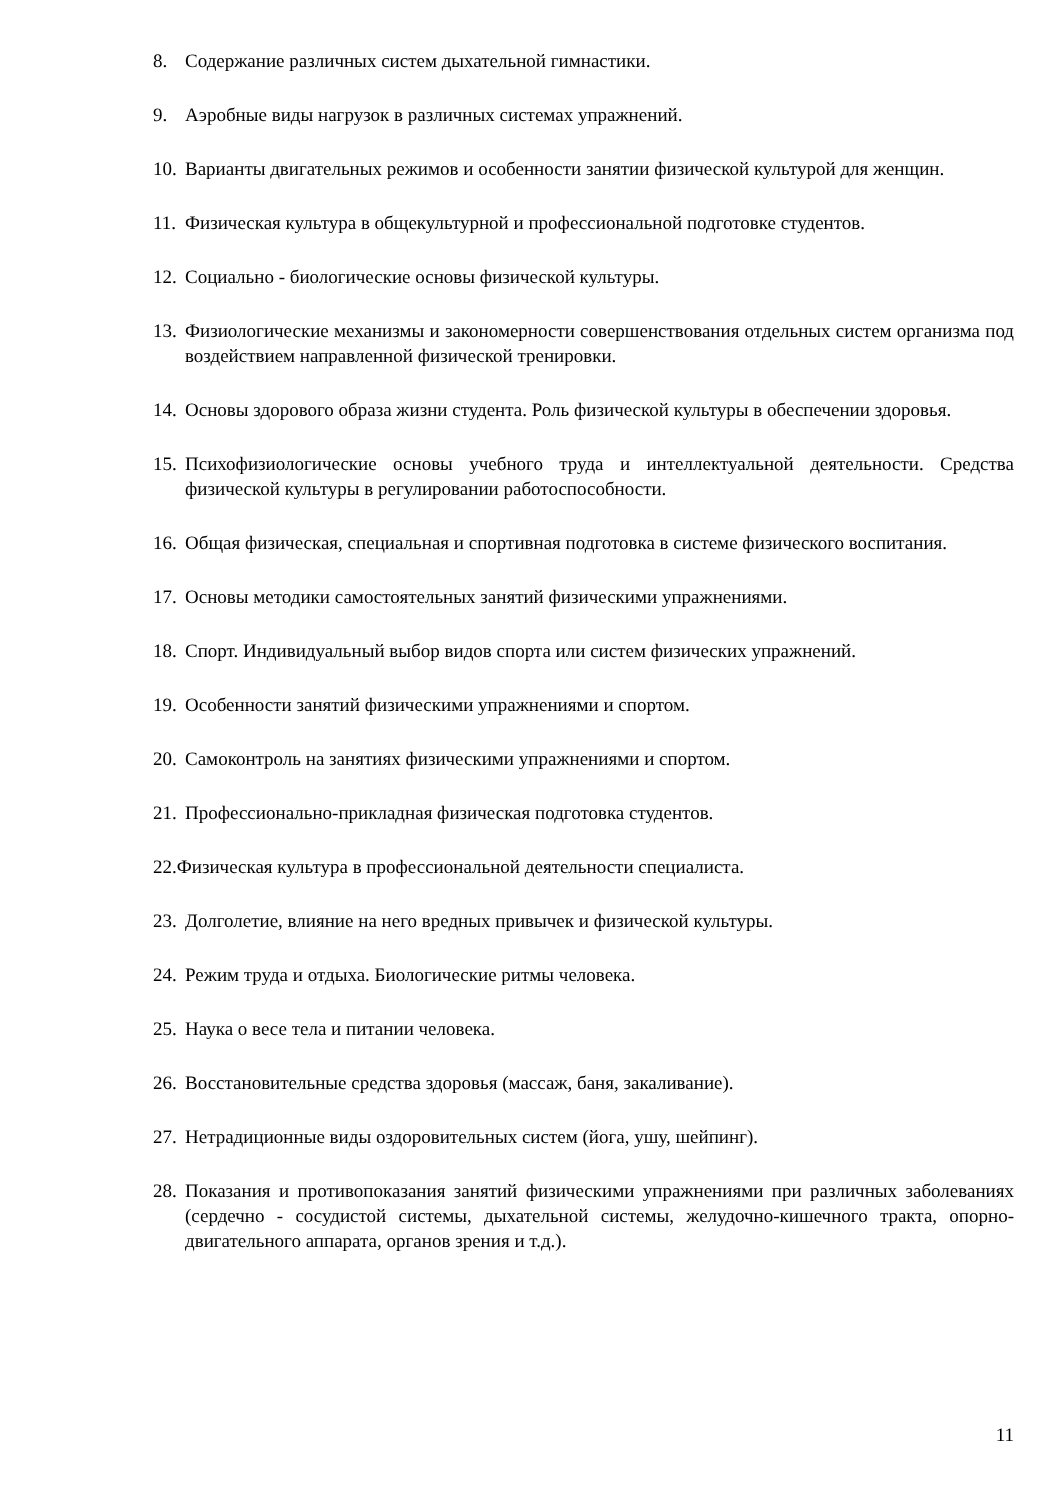8. Содержание различных систем дыхательной гимнастики.
9. Аэробные виды нагрузок в различных системах упражнений.
10. Варианты двигательных режимов и особенности занятии физической культурой для женщин.
11. Физическая культура в общекультурной и профессиональной подготовке студентов.
12. Социально - биологические основы физической культуры.
13. Физиологические механизмы и закономерности совершенствования отдельных систем организма под воздействием направленной физической тренировки.
14. Основы здорового образа жизни студента. Роль физической культуры в обеспечении здоровья.
15. Психофизиологические основы учебного труда и интеллектуальной деятельности. Средства физической культуры в регулировании работоспособности.
16. Общая физическая, специальная и спортивная подготовка в системе физического воспитания.
17. Основы методики самостоятельных занятий физическими упражнениями.
18. Спорт. Индивидуальный выбор видов спорта или систем физических упражнений.
19. Особенности занятий физическими упражнениями и спортом.
20. Самоконтроль на занятиях физическими упражнениями и спортом.
21. Профессионально-прикладная физическая подготовка студентов.
22.Физическая культура в профессиональной деятельности специалиста.
23. Долголетие, влияние на него вредных привычек и физической культуры.
24. Режим труда и отдыха. Биологические ритмы человека.
25. Наука о весе тела и питании человека.
26. Восстановительные средства здоровья (массаж, баня, закаливание).
27. Нетрадиционные виды оздоровительных систем (йога, ушу, шейпинг).
28. Показания и противопоказания занятий физическими упражнениями при различных заболеваниях (сердечно - сосудистой системы, дыхательной системы, желудочно-кишечного тракта, опорно-двигательного аппарата, органов зрения и т.д.).
11